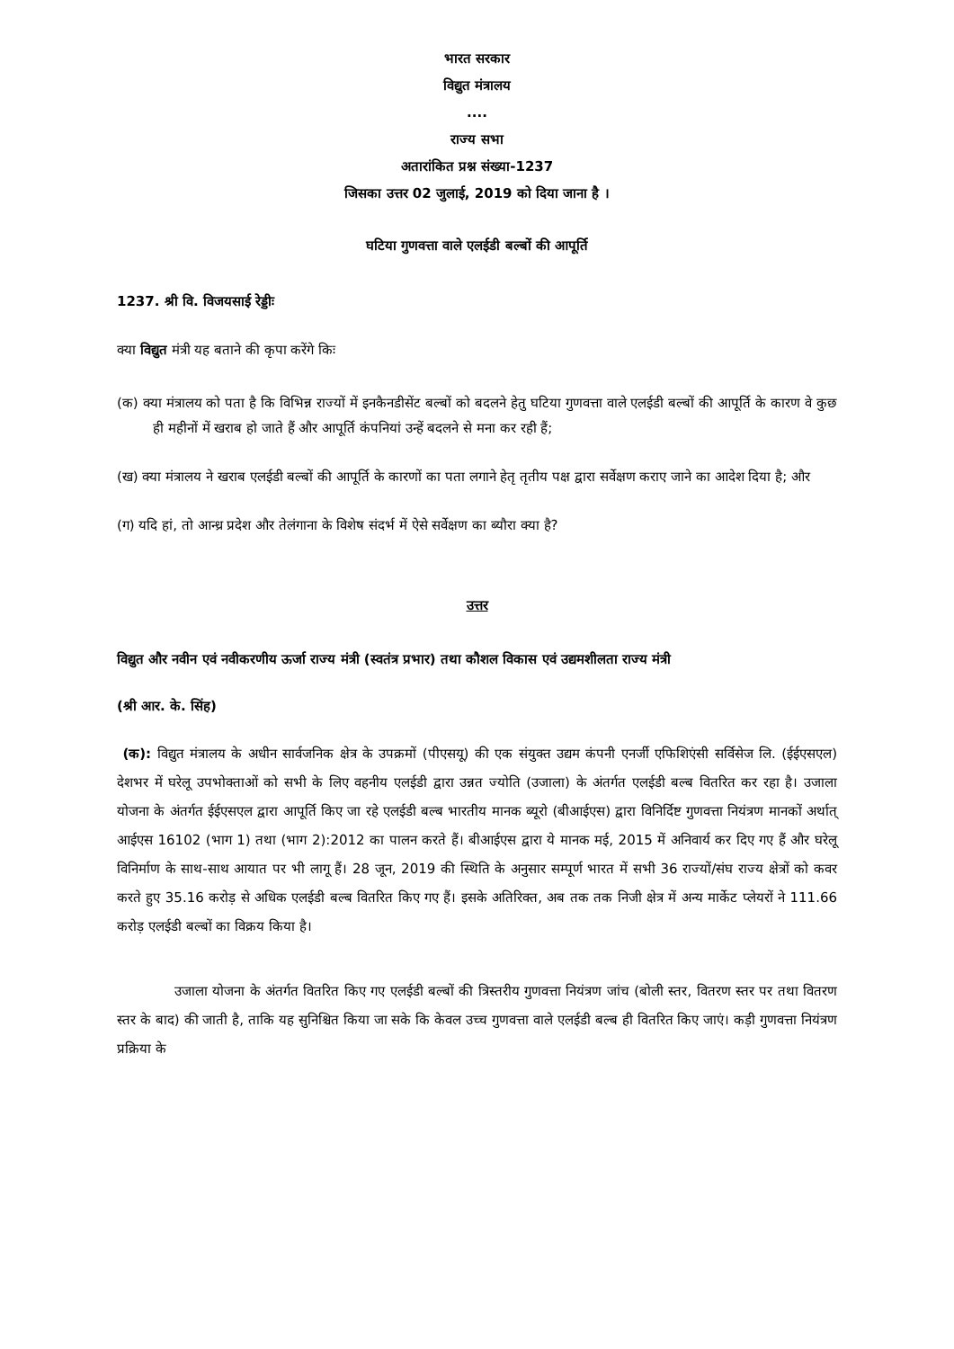भारत सरकार
विद्युत मंत्रालय
....
राज्य सभा
अतारांकित प्रश्न संख्या-1237
जिसका उत्तर 02 जुलाई, 2019 को दिया जाना है ।
घटिया गुणवत्ता वाले एलईडी बल्बों की आपूर्ति
1237. श्री वि. विजयसाई रेड्डीः
क्या विद्युत मंत्री यह बताने की कृपा करेंगे किः
(क) क्या मंत्रालय को पता है कि विभिन्न राज्यों में इनकैनडीसेंट बल्बों को बदलने हेतु घटिया गुणवत्ता वाले एलईडी बल्बों की आपूर्ति के कारण वे कुछ ही महीनों में खराब हो जाते हैं और आपूर्ति कंपनियां उन्हें बदलने से मना कर रही हैं;
(ख) क्या मंत्रालय ने खराब एलईडी बल्बों की आपूर्ति के कारणों का पता लगाने हेतृ तृतीय पक्ष द्वारा सर्वेक्षण कराए जाने का आदेश दिया है; और
(ग) यदि हां, तो आन्ध्र प्रदेश और तेलंगाना के विशेष संदर्भ में ऐसे सर्वेक्षण का ब्यौरा क्या है?
उत्तर
विद्युत और नवीन एवं नवीकरणीय ऊर्जा राज्य मंत्री (स्वतंत्र प्रभार) तथा कौशल विकास एवं उद्यमशीलता राज्य मंत्री
(श्री आर. के. सिंह)
(क): विद्युत मंत्रालय के अधीन सार्वजनिक क्षेत्र के उपक्रमों (पीएसयू) की एक संयुक्त उद्यम कंपनी एनर्जी एफिशिएंसी सर्विसेज लि. (ईईएसएल) देशभर में घरेलू उपभोक्ताओं को सभी के लिए वहनीय एलईडी द्वारा उन्नत ज्योति (उजाला) के अंतर्गत एलईडी बल्ब वितरित कर रहा है। उजाला योजना के अंतर्गत ईईएसएल द्वारा आपूर्ति किए जा रहे एलईडी बल्ब भारतीय मानक ब्यूरो (बीआईएस) द्वारा विनिर्दिष्ट गुणवत्ता नियंत्रण मानकों अर्थात् आईएस 16102 (भाग 1) तथा (भाग 2):2012 का पालन करते हैं। बीआईएस द्वारा ये मानक मई, 2015 में अनिवार्य कर दिए गए हैं और घरेलू विनिर्माण के साथ-साथ आयात पर भी लागू हैं। 28 जून, 2019 की स्थिति के अनुसार सम्पूर्ण भारत में सभी 36 राज्यों/संघ राज्य क्षेत्रों को कवर करते हुए 35.16 करोड़ से अधिक एलईडी बल्ब वितरित किए गए हैं। इसके अतिरिक्त, अब तक तक निजी क्षेत्र में अन्य मार्केट प्लेयरों ने 111.66 करोड़ एलईडी बल्बों का विक्रय किया है।
उजाला योजना के अंतर्गत वितरित किए गए एलईडी बल्बों की त्रिस्तरीय गुणवत्ता नियंत्रण जांच (बोली स्तर, वितरण स्तर पर तथा वितरण स्तर के बाद) की जाती है, ताकि यह सुनिश्चित किया जा सके कि केवल उच्च गुणवत्ता वाले एलईडी बल्ब ही वितरित किए जाएं। कड़ी गुणवत्ता नियंत्रण प्रक्रिया के